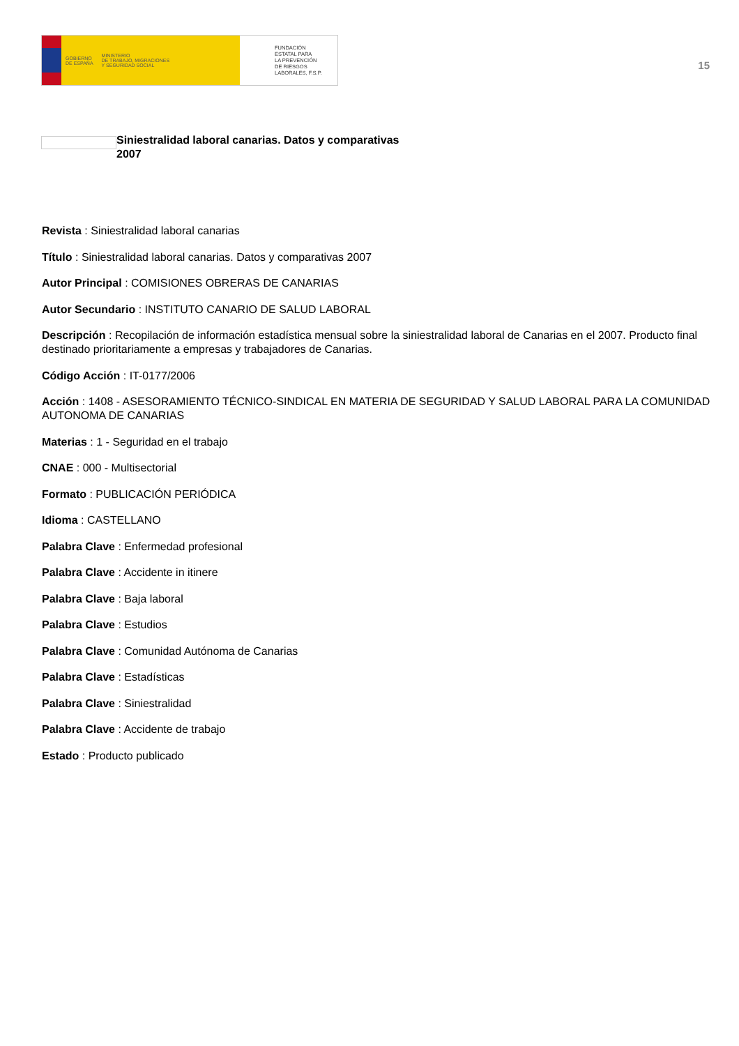GOBIERNO
DE ESPAÑA MINISTERIO
DE TRABAJO, MIGRACIONES
Y SEGURIDAD SOCIAL
FUNDACIÓN
ESTATAL PARA
LA PREVENCIÓN
DE RIESGOS
LABORALES, F.S.P.
15
Siniestralidad laboral canarias. Datos y comparativas 2007
Revista : Siniestralidad laboral canarias
Título : Siniestralidad laboral canarias. Datos y comparativas 2007
Autor Principal : COMISIONES OBRERAS DE CANARIAS
Autor Secundario : INSTITUTO CANARIO DE SALUD LABORAL
Descripción : Recopilación de información estadística mensual sobre la siniestralidad laboral de Canarias en el 2007. Producto final destinado prioritariamente a empresas y trabajadores de Canarias.
Código Acción : IT-0177/2006
Acción : 1408 - ASESORAMIENTO TÉCNICO-SINDICAL EN MATERIA DE SEGURIDAD Y SALUD LABORAL PARA LA COMUNIDAD AUTONOMA DE CANARIAS
Materias : 1 - Seguridad en el trabajo
CNAE : 000 - Multisectorial
Formato : PUBLICACIÓN PERIÓDICA
Idioma : CASTELLANO
Palabra Clave : Enfermedad profesional
Palabra Clave : Accidente in itinere
Palabra Clave : Baja laboral
Palabra Clave : Estudios
Palabra Clave : Comunidad Autónoma de Canarias
Palabra Clave : Estadísticas
Palabra Clave : Siniestralidad
Palabra Clave : Accidente de trabajo
Estado : Producto publicado